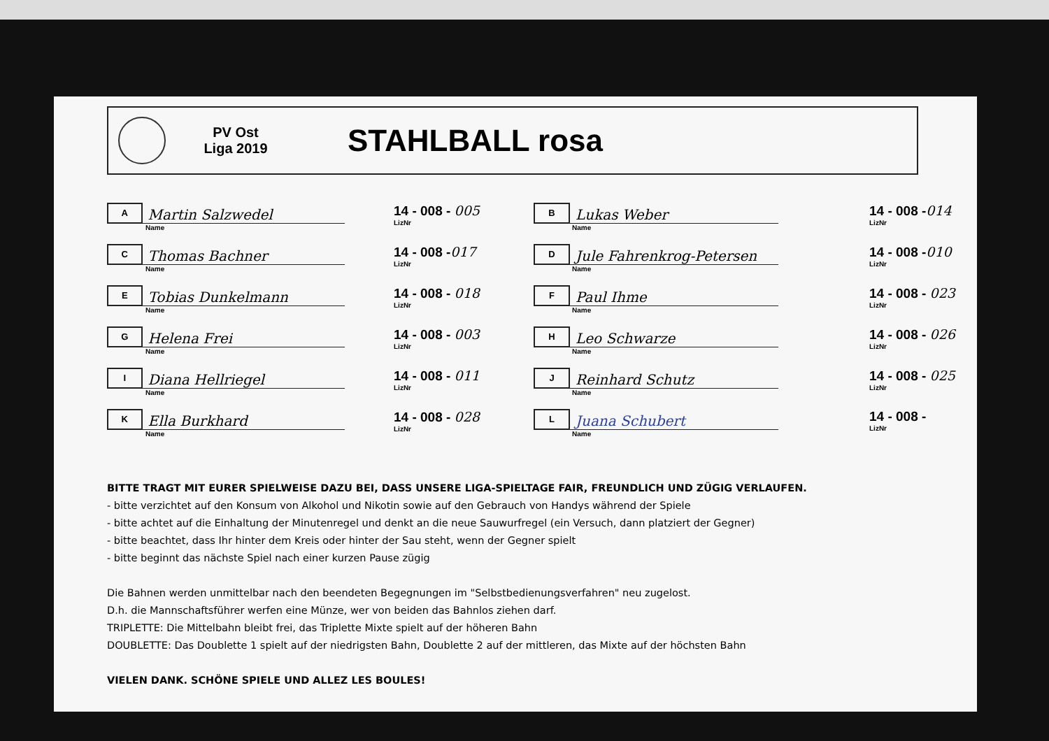PV Ost
Liga 2019
STAHLBALL rosa
A
Martin Salzwedel
Name
14 - 008 - 005
LizNr
B
Lukas Weber
Name
14 - 008 -014
LizNr
C
Thomas Bachner
Name
14 - 008 -017
LizNr
D
Jule Fahrenkrog-Petersen
Name
14 - 008 -010
LizNr
E
Tobias Dunkelmann
Name
14 - 008 - 018
LizNr
F
Paul Ihme
Name
14 - 008 - 023
LizNr
G
Helena Frei
Name
14 - 008 - 003
LizNr
H
Leo Schwarze
Name
14 - 008 - 026
LizNr
I
Diana Hellriegel
Name
14 - 008 - 011
LizNr
J
Reinhard Schutz
Name
14 - 008 - 025
LizNr
K
Ella Burkhard
Name
14 - 008 - 028
LizNr
L
Juana Schubert
Name
14 - 008 -
LizNr
BITTE TRAGT MIT EURER SPIELWEISE DAZU BEI, DASS UNSERE LIGA-SPIELTAGE FAIR, FREUNDLICH UND ZÜGIG VERLAUFEN.
- bitte verzichtet auf den Konsum von Alkohol und Nikotin sowie auf den Gebrauch von Handys während der Spiele
- bitte achtet auf die Einhaltung der Minutenregel und denkt an die neue Sauwurfregel (ein Versuch, dann platziert der Gegner)
- bitte beachtet, dass Ihr hinter dem Kreis oder hinter der Sau steht, wenn der Gegner spielt
- bitte beginnt das nächste Spiel nach einer kurzen Pause zügig
Die Bahnen werden unmittelbar nach den beendeten Begegnungen im "Selbstbedienungsverfahren" neu zugelost.
D.h. die Mannschaftsführer werfen eine Münze, wer von beiden das Bahnlos ziehen darf.
TRIPLETTE: Die Mittelbahn bleibt frei, das Triplette Mixte spielt auf der höheren Bahn
DOUBLETTE: Das Doublette 1 spielt auf der niedrigsten Bahn, Doublette 2 auf der mittleren, das Mixte auf der höchsten Bahn
VIELEN DANK. SCHÖNE SPIELE UND ALLEZ LES BOULES!